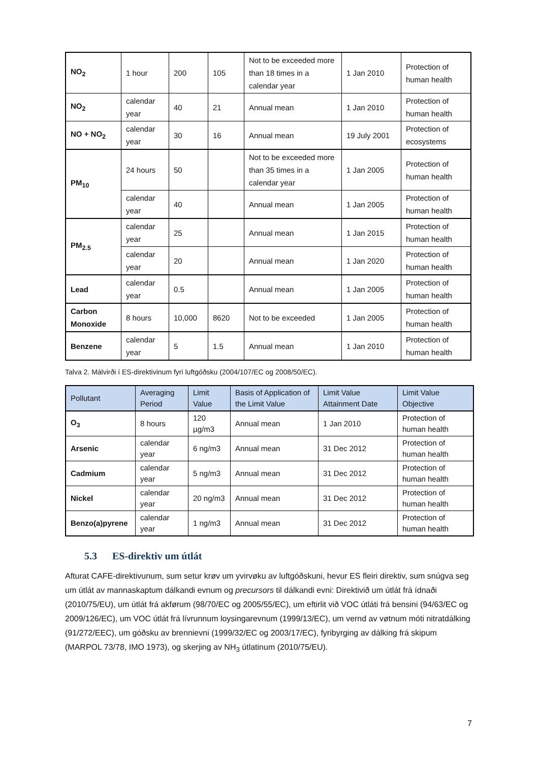| NO<sub>2</sub> | 1 hour | 200 | 105 | Not to be exceeded more than 18 times in a calendar year | 1 Jan 2010 | Protection of human health |
| NO<sub>2</sub> | calendar year | 40 | 21 | Annual mean | 1 Jan 2010 | Protection of human health |
| NO + NO<sub>2</sub> | calendar year | 30 | 16 | Annual mean | 19 July 2001 | Protection of ecosystems |
| PM<sub>10</sub> | 24 hours | 50 | | Not to be exceeded more than 35 times in a calendar year | 1 Jan 2005 | Protection of human health |
| | calendar year | 40 | | Annual mean | 1 Jan 2005 | Protection of human health |
| PM<sub>2.5</sub> | calendar year | 25 | | Annual mean | 1 Jan 2015 | Protection of human health |
| | calendar year | 20 | | Annual mean | 1 Jan 2020 | Protection of human health |
| Lead | calendar year | 0.5 | | Annual mean | 1 Jan 2005 | Protection of human health |
| Carbon Monoxide | 8 hours | 10,000 | 8620 | Not to be exceeded | 1 Jan 2005 | Protection of human health |
| Benzene | calendar year | 5 | 1.5 | Annual mean | 1 Jan 2010 | Protection of human health |
Talva 2. Málvirði í ES-direktivinum fyri luftgóðsku (2004/107/EC og 2008/50/EC).
| Pollutant | Averaging Period | Limit Value | Basis of Application of the Limit Value | Limit Value Attainment Date | Limit Value Objective |
| --- | --- | --- | --- | --- | --- |
| O<sub>3</sub> | 8 hours | 120 µg/m3 | Annual mean | 1 Jan 2010 | Protection of human health |
| Arsenic | calendar year | 6 ng/m3 | Annual mean | 31 Dec 2012 | Protection of human health |
| Cadmium | calendar year | 5 ng/m3 | Annual mean | 31 Dec 2012 | Protection of human health |
| Nickel | calendar year | 20 ng/m3 | Annual mean | 31 Dec 2012 | Protection of human health |
| Benzo(a)pyrene | calendar year | 1 ng/m3 | Annual mean | 31 Dec 2012 | Protection of human health |
5.3 ES-direktiv um útlát
Afturat CAFE-direktivunum, sum setur krøv um yvirvøku av luftgóðskuni, hevur ES fleiri direktiv, sum snúgva seg um útlát av mannaskaptum dálkandi evnum og precursors til dálkandi evni: Direktivið um útlát frá ídnaði (2010/75/EU), um útlát frá akførum (98/70/EC og 2005/55/EC), um eftirlit við VOC útláti frá bensini (94/63/EC og 2009/126/EC), um VOC útlát frá lívrunnum loysingarevnum (1999/13/EC), um vernd av vøtnum móti nitratdálking (91/272/EEC), um góðsku av brennievni (1999/32/EC og 2003/17/EC), fyribyrging av dálking frá skipum (MARPOL 73/78, IMO 1973), og skerjing av NH<sub>3</sub> útlatinum (2010/75/EU).
7